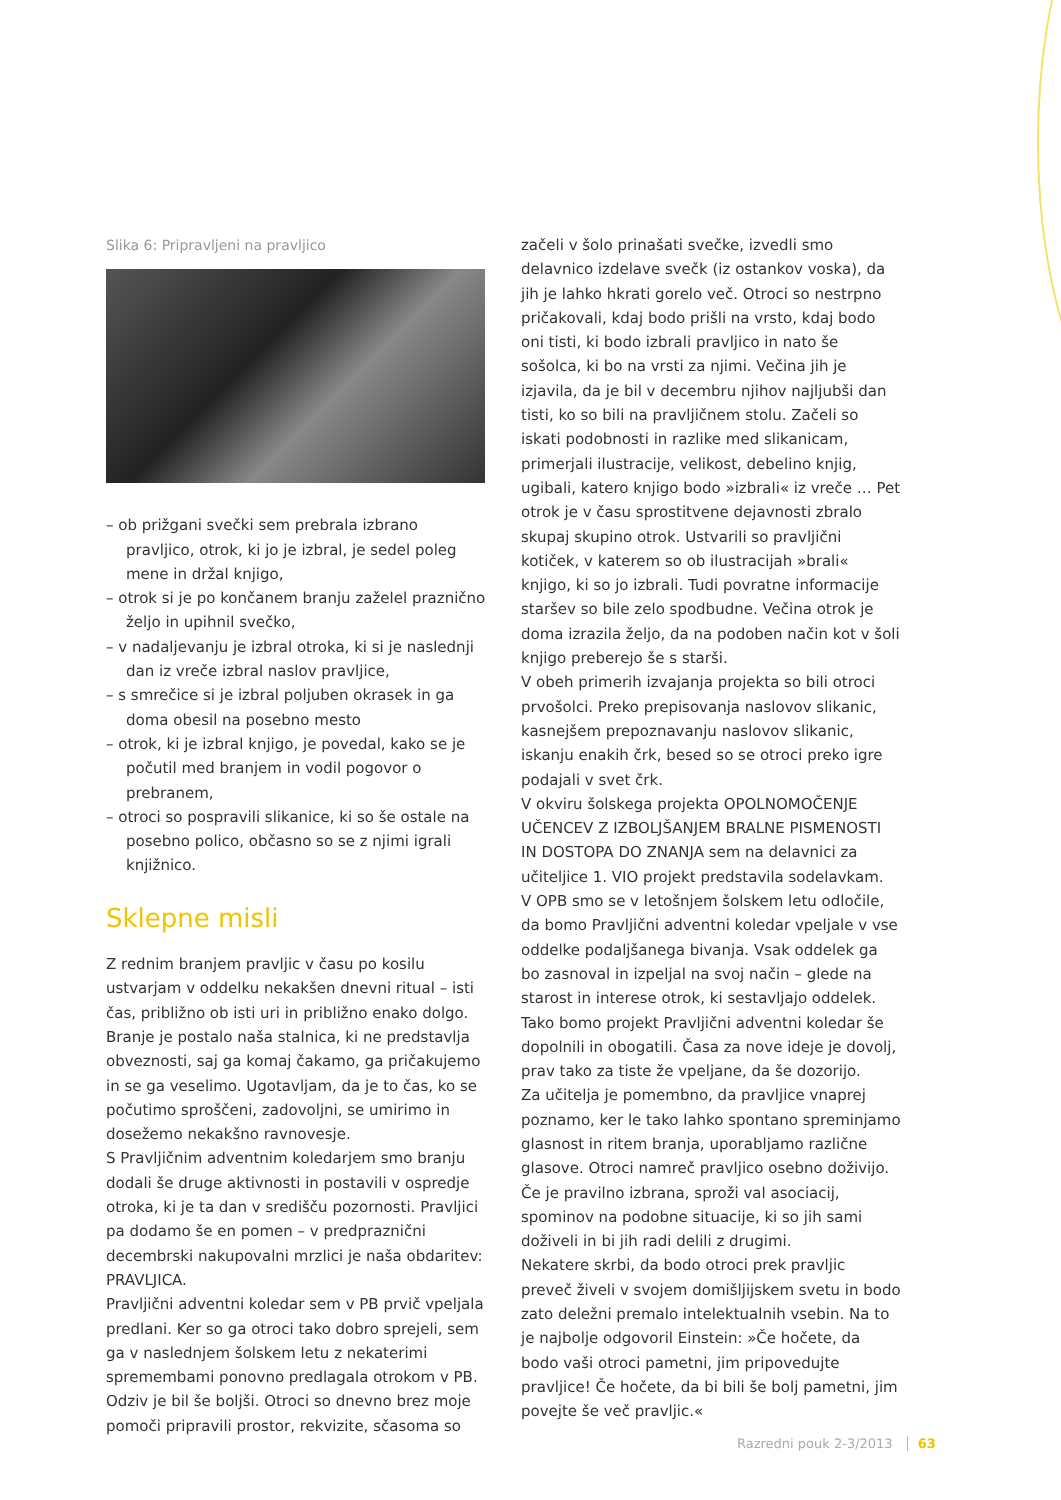Slika 6: Pripravljeni na pravljico
– ob prižgani svečki sem prebrala izbrano pravljico, otrok, ki jo je izbral, je sedel poleg mene in držal knjigo,
– otrok si je po končanem branju zaželel praznično željo in upihnil svečko,
– v nadaljevanju je izbral otroka, ki si je naslednji dan iz vreče izbral naslov pravljice,
– s smrečice si je izbral poljuben okrasek in ga doma obesil na posebno mesto
– otrok, ki je izbral knjigo, je povedal, kako se je počutil med branjem in vodil pogovor o prebranem,
– otroci so pospravili slikanice, ki so še ostale na posebno polico, občasno so se z njimi igrali knjižnico.
Sklepne misli
Z rednim branjem pravljic v času po kosilu ustvarjam v oddelku nekakšen dnevni ritual – isti čas, približno ob isti uri in približno enako dolgo. Branje je postalo naša stalnica, ki ne predstavlja obveznosti, saj ga komaj čakamo, ga pričakujemo in se ga veselimo. Ugotavljam, da je to čas, ko se počutimo sproščeni, zadovoljni, se umirimo in dosežemo nekakšno ravnovesje.
S Pravljičnim adventnim koledarjem smo branju dodali še druge aktivnosti in postavili v ospredje otroka, ki je ta dan v središču pozornosti. Pravljici pa dodamo še en pomen – v predpraznični decembrski nakupovalni mrzlici je naša obdaritev: PRAVLJICA.
Pravljični adventni koledar sem v PB prvič vpeljala predlani. Ker so ga otroci tako dobro sprejeli, sem ga v naslednjem šolskem letu z nekaterimi spremembami ponovno predlagala otrokom v PB. Odziv je bil še boljši. Otroci so dnevno brez moje pomoči pripravili prostor, rekvizite, sčasoma so
začeli v šolo prinašati svečke, izvedli smo delavnico izdelave svečk (iz ostankov voska), da jih je lahko hkrati gorelo več. Otroci so nestrpno pričakovali, kdaj bodo prišli na vrsto, kdaj bodo oni tisti, ki bodo izbrali pravljico in nato še sošolca, ki bo na vrsti za njimi. Večina jih je izjavila, da je bil v decembru njihov najljubši dan tisti, ko so bili na pravljičnem stolu. Začeli so iskati podobnosti in razlike med slikanicam, primerjali ilustracije, velikost, debelino knjig, ugibali, katero knjigo bodo »izbrali« iz vreče … Pet otrok je v času sprostitvene dejavnosti zbralo skupaj skupino otrok. Ustvarili so pravljični kotiček, v katerem so ob ilustracijah »brali« knjigo, ki so jo izbrali. Tudi povratne informacije staršev so bile zelo spodbudne. Večina otrok je doma izrazila željo, da na podoben način kot v šoli knjigo preberejo še s starši.
V obeh primerih izvajanja projekta so bili otroci prvošolci. Preko prepisovanja naslovov slikanic, kasnejšem prepoznavanju naslovov slikanic, iskanju enakih črk, besed so se otroci preko igre podajali v svet črk.
V okviru šolskega projekta OPOLNOMOČENJE UČENCEV Z IZBOLJŠANJEM BRALNE PISMENOSTI IN DOSTOPA DO ZNANJA sem na delavnici za učiteljice 1. VIO projekt predstavila sodelavkam.
V OPB smo se v letošnjem šolskem letu odločile, da bomo Pravljični adventni koledar vpeljale v vse oddelke podaljšanega bivanja. Vsak oddelek ga bo zasnoval in izpeljal na svoj način – glede na starost in interese otrok, ki sestavljajo oddelek. Tako bomo projekt Pravljični adventni koledar še dopolnili in obogatili. Časa za nove ideje je dovolj, prav tako za tiste že vpeljane, da še dozorijo.
Za učitelja je pomembno, da pravljice vnaprej poznamo, ker le tako lahko spontano spreminjamo glasnost in ritem branja, uporabljamo različne glasove. Otroci namreč pravljico osebno doživijo. Če je pravilno izbrana, sproži val asociacij, spominov na podobne situacije, ki so jih sami doživeli in bi jih radi delili z drugimi.
Nekatere skrbi, da bodo otroci prek pravljic preveč živeli v svojem domišljijskem svetu in bodo zato deležni premalo intelektualnih vsebin. Na to je najbolje odgovoril Einstein: »Če hočete, da bodo vaši otroci pametni, jim pripovedujte pravljice! Če hočete, da bi bili še bolj pametni, jim povejte še več pravljic.«
Razredni pouk 2-3/2013 63